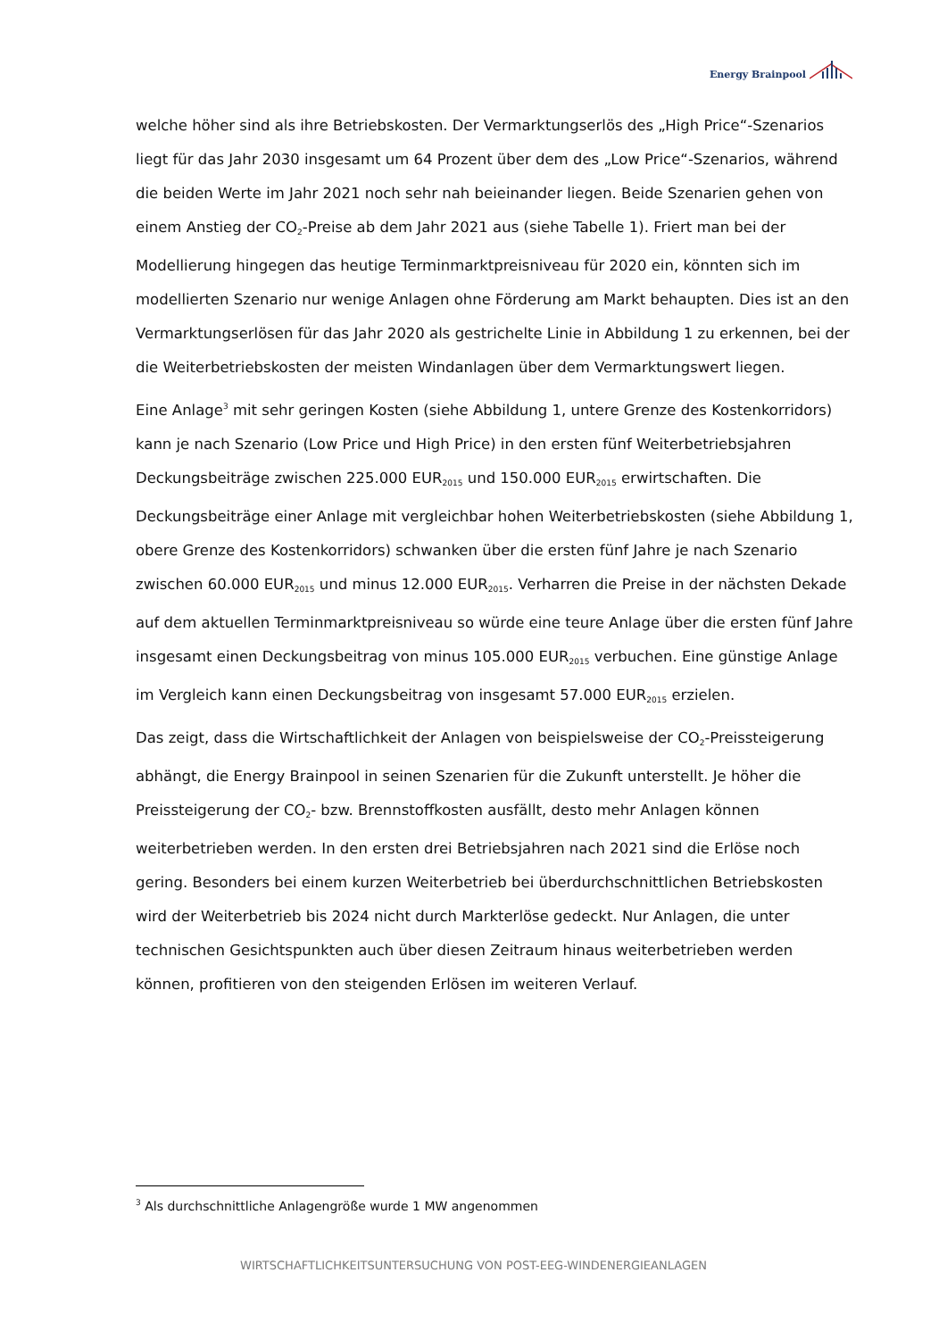Energy Brainpool
welche höher sind als ihre Betriebskosten. Der Vermarktungserlös des „High Price“-Szenarios liegt für das Jahr 2030 insgesamt um 64 Prozent über dem des „Low Price“-Szenarios, während die beiden Werte im Jahr 2021 noch sehr nah beieinander liegen. Beide Szenarien gehen von einem Anstieg der CO<sub>2</sub>-Preise ab dem Jahr 2021 aus (siehe Tabelle 1). Friert man bei der Modellierung hingegen das heutige Terminmarktpreisniveau für 2020 ein, könnten sich im modellierten Szenario nur wenige Anlagen ohne Förderung am Markt behaupten. Dies ist an den Vermarktungserlösen für das Jahr 2020 als gestrichelte Linie in Abbildung 1 zu erkennen, bei der die Weiterbetriebskosten der meisten Windanlagen über dem Vermarktungswert liegen.
Eine Anlage<sup>3</sup> mit sehr geringen Kosten (siehe Abbildung 1, untere Grenze des Kostenkorridors) kann je nach Szenario (Low Price und High Price) in den ersten fünf Weiterbetriebsjahren Deckungsbeiträge zwischen 225.000 EUR<sub>2015</sub> und 150.000 EUR<sub>2015</sub> erwirtschaften. Die Deckungsbeiträge einer Anlage mit vergleichbar hohen Weiterbetriebskosten (siehe Abbildung 1, obere Grenze des Kostenkorridors) schwanken über die ersten fünf Jahre je nach Szenario zwischen 60.000 EUR<sub>2015</sub> und minus 12.000 EUR<sub>2015</sub>. Verharren die Preise in der nächsten Dekade auf dem aktuellen Terminmarktpreisniveau so würde eine teure Anlage über die ersten fünf Jahre insgesamt einen Deckungsbeitrag von minus 105.000 EUR<sub>2015</sub> verbuchen. Eine günstige Anlage im Vergleich kann einen Deckungsbeitrag von insgesamt 57.000 EUR<sub>2015</sub> erzielen.
Das zeigt, dass die Wirtschaftlichkeit der Anlagen von beispielsweise der CO<sub>2</sub>-Preissteigerung abhängt, die Energy Brainpool in seinen Szenarien für die Zukunft unterstellt. Je höher die Preissteigerung der CO<sub>2</sub>- bzw. Brennstoffkosten ausfällt, desto mehr Anlagen können weiterbetrieben werden. In den ersten drei Betriebsjahren nach 2021 sind die Erlöse noch gering. Besonders bei einem kurzen Weiterbetrieb bei überdurchschnittlichen Betriebskosten wird der Weiterbetrieb bis 2024 nicht durch Markterlöse gedeckt. Nur Anlagen, die unter technischen Gesichtspunkten auch über diesen Zeitraum hinaus weiterbetrieben werden können, profitieren von den steigenden Erlösen im weiteren Verlauf.
<sup>3</sup> Als durchschnittliche Anlagengröße wurde 1 MW angenommen
WIRTSCHAFTLICHKEITSUNTERSUCHUNG VON POST-EEG-WINDENERGIEANLAGEN